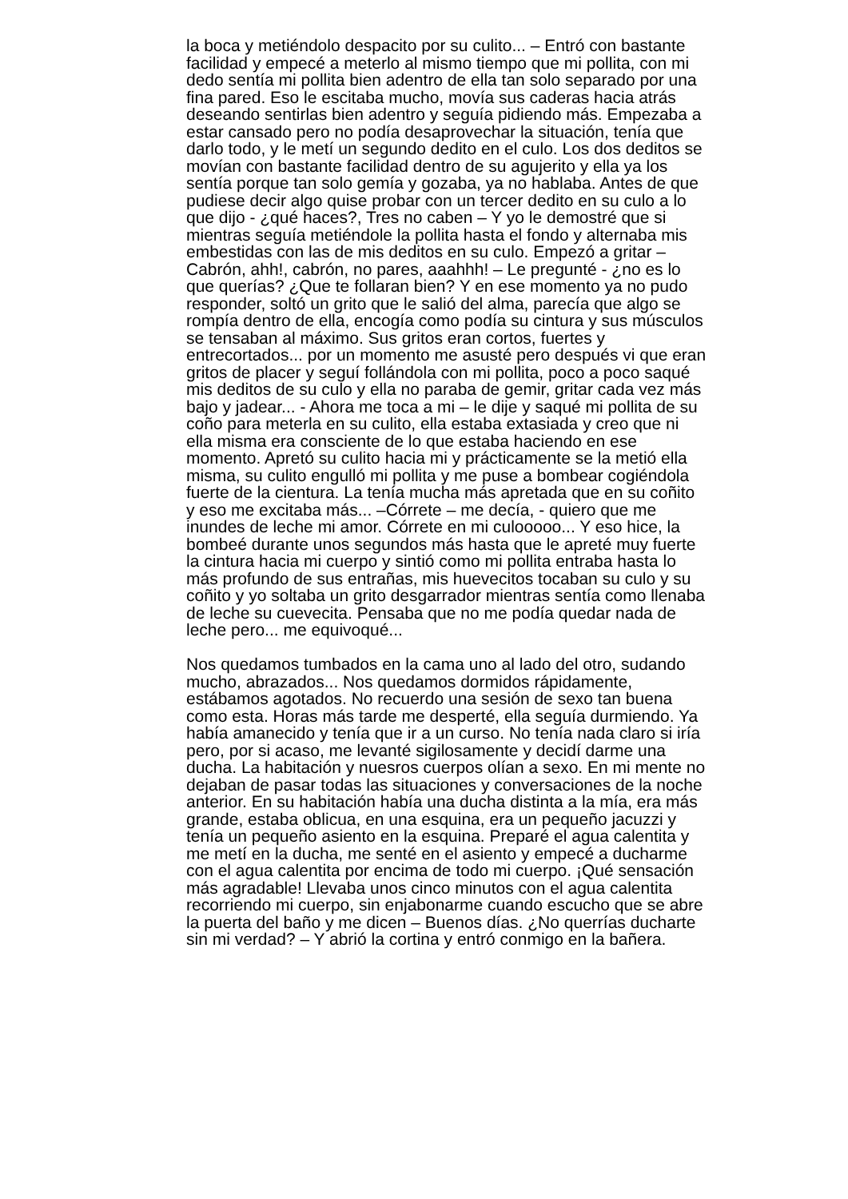la boca y metiéndolo despacito por su culito... – Entró con bastante
facilidad y empecé a meterlo al mismo tiempo que mi pollita, con mi
dedo sentía mi pollita bien adentro de ella tan solo separado por una
fina pared. Eso le escitaba mucho, movía sus caderas hacia atrás
deseando sentirlas bien adentro y seguía pidiendo más. Empezaba a
estar cansado pero no podía desaprovechar la situación, tenía que
darlo todo, y le metí un segundo dedito en el culo. Los dos deditos se
movían con bastante facilidad dentro de su agujerito y ella ya los
sentía porque tan solo gemía y gozaba, ya no hablaba. Antes de que
pudiese decir algo quise probar con un tercer dedito en su culo a lo
que dijo - ¿qué haces?, Tres no caben – Y yo le demostré que si
mientras seguía metiéndole la pollita hasta el fondo y alternaba mis
embestidas con las de mis deditos en su culo. Empezó a gritar –
Cabrón, ahh!, cabrón, no pares, aaahhh! – Le pregunté - ¿no es lo
que querías? ¿Que te follaran bien? Y en ese momento ya no pudo
responder, soltó un grito que le salió del alma, parecía que algo se
rompía dentro de ella, encogía como podía su cintura y sus músculos
se tensaban al máximo. Sus gritos eran cortos, fuertes y
entrecortados... por un momento me asusté pero después vi que eran
gritos de placer y seguí follándola con mi pollita, poco a poco saqué
mis deditos de su culo y ella no paraba de gemir, gritar cada vez más
bajo y jadear... - Ahora me toca a mi – le dije y saqué mi pollita de su
coño para meterla en su culito, ella estaba extasiada y creo que ni
ella misma era consciente de lo que estaba haciendo en ese
momento. Apretó su culito hacia mi y prácticamente se la metió ella
misma, su culito engulló mi pollita y me puse a bombear cogiéndola
fuerte de la cientura. La tenía mucha más apretada que en su coñito
y eso me excitaba más... –Córrete – me decía, - quiero que me
inundes de leche mi amor. Córrete en mi culooooo... Y eso hice, la
bombeé durante unos segundos más hasta que le apreté muy fuerte
la cintura hacia mi cuerpo y sintió como mi pollita entraba hasta lo
más profundo de sus entrañas, mis huevecitos tocaban su culo y su
coñito y yo soltaba un grito desgarrador mientras sentía como llenaba
de leche su cuevecita. Pensaba que no me podía quedar nada de
leche pero... me equivoqué...
Nos quedamos tumbados en la cama uno al lado del otro, sudando
mucho, abrazados... Nos quedamos dormidos rápidamente,
estábamos agotados. No recuerdo una sesión de sexo tan buena
como esta. Horas más tarde me desperté, ella seguía durmiendo. Ya
había amanecido y tenía que ir a un curso. No tenía nada claro si iría
pero, por si acaso, me levanté sigilosamente y decidí darme una
ducha. La habitación y nuesros cuerpos olían a sexo. En mi mente no
dejaban de pasar todas las situaciones y conversaciones de la noche
anterior. En su habitación había una ducha distinta a la mía, era más
grande, estaba oblicua, en una esquina, era un pequeño jacuzzi y
tenía un pequeño asiento en la esquina. Preparé el agua calentita y
me metí en la ducha, me senté en el asiento y empecé a ducharme
con el agua calentita por encima de todo mi cuerpo. ¡Qué sensación
más agradable! Llevaba unos cinco minutos con el agua calentita
recorriendo mi cuerpo, sin enjabonarme cuando escucho que se abre
la puerta del baño y me dicen – Buenos días. ¿No querrías ducharte
sin mi verdad? – Y abrió la cortina y entró conmigo en la bañera.